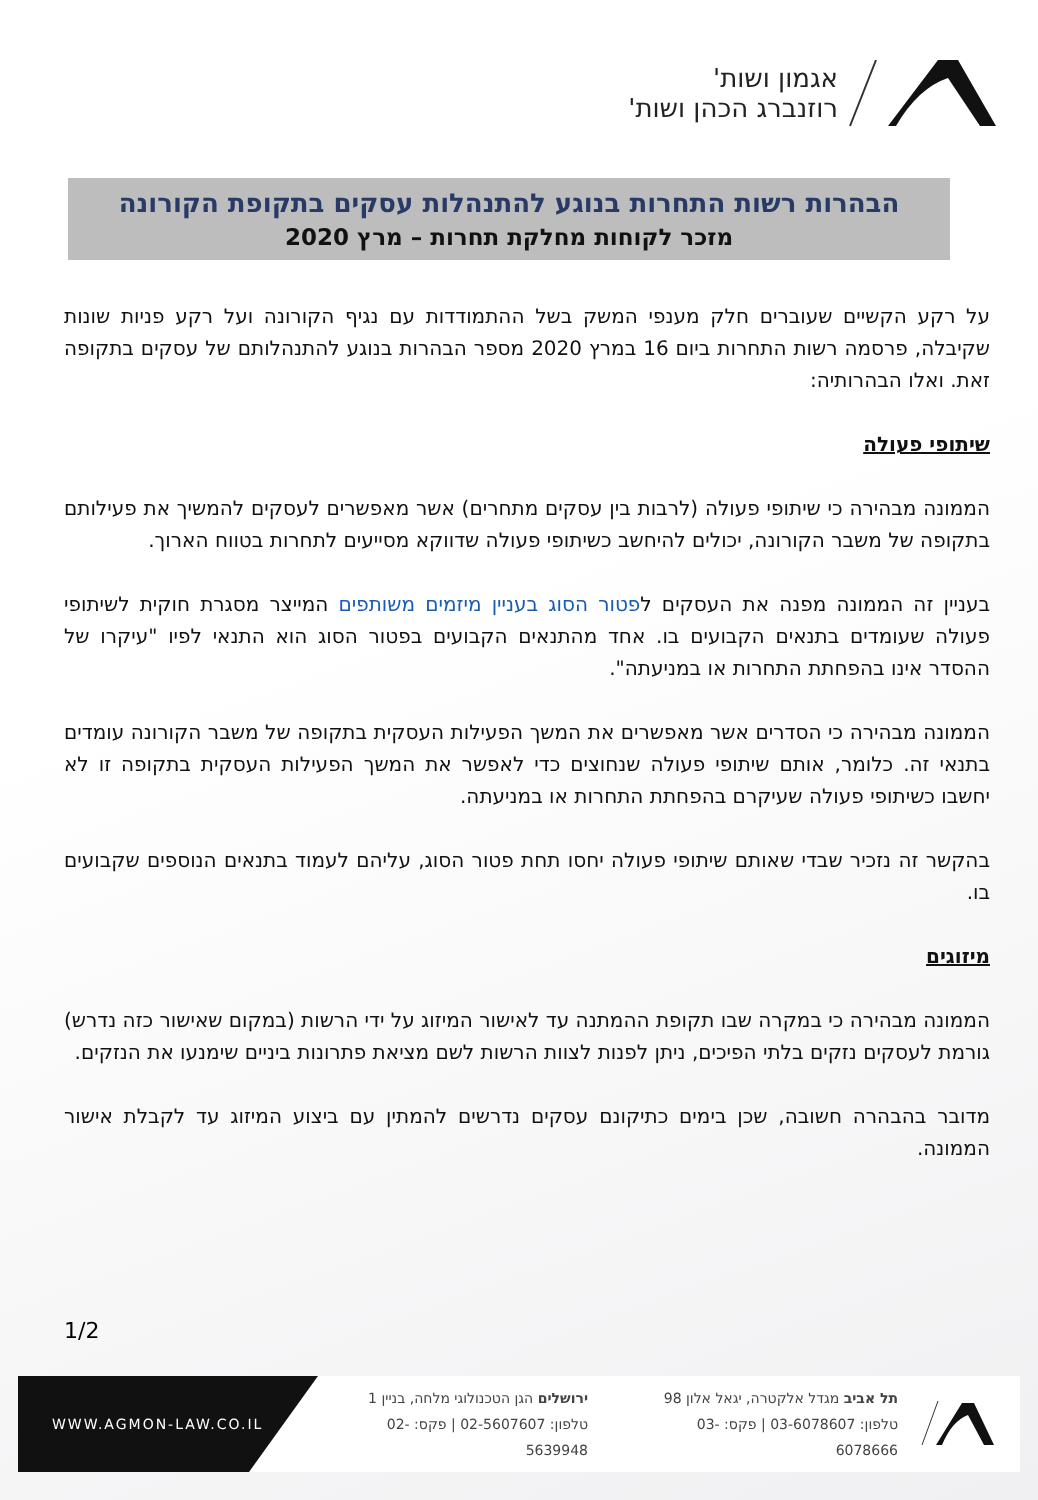אגמון ושות'
רוזנברג הכהן ושות'
הבהרות רשות התחרות בנוגע להתנהלות עסקים בתקופת הקורונה
מזכר לקוחות מחלקת תחרות – מרץ 2020
על רקע הקשיים שעוברים חלק מענפי המשק בשל ההתמודדות עם נגיף הקורונה ועל רקע פניות שונות שקיבלה, פרסמה רשות התחרות ביום 16 במרץ 2020 מספר הבהרות בנוגע להתנהלותם של עסקים בתקופה זאת. ואלו הבהרותיה:
שיתופי פעולה
הממונה מבהירה כי שיתופי פעולה (לרבות בין עסקים מתחרים) אשר מאפשרים לעסקים להמשיך את פעילותם בתקופה של משבר הקורונה, יכולים להיחשב כשיתופי פעולה שדווקא מסייעים לתחרות בטווח הארוך.
בעניין זה הממונה מפנה את העסקים לפטור הסוג בעניין מיזמים משותפים המייצר מסגרת חוקית לשיתופי פעולה שעומדים בתנאים הקבועים בו. אחד מהתנאים הקבועים בפטור הסוג הוא התנאי לפיו "עיקרו של ההסדר אינו בהפחתת התחרות או במניעתה".
הממונה מבהירה כי הסדרים אשר מאפשרים את המשך הפעילות העסקית בתקופה של משבר הקורונה עומדים בתנאי זה. כלומר, אותם שיתופי פעולה שנחוצים כדי לאפשר את המשך הפעילות העסקית בתקופה זו לא יחשבו כשיתופי פעולה שעיקרם בהפחתת התחרות או במניעתה.
בהקשר זה נזכיר שבדי שאותם שיתופי פעולה יחסו תחת פטור הסוג, עליהם לעמוד בתנאים הנוספים שקבועים בו.
מיזוגים
הממונה מבהירה כי במקרה שבו תקופת ההמתנה עד לאישור המיזוג על ידי הרשות (במקום שאישור כזה נדרש) גורמת לעסקים נזקים בלתי הפיכים, ניתן לפנות לצוות הרשות לשם מציאת פתרונות ביניים שימנעו את הנזקים.
מדובר בהבהרה חשובה, שכן בימים כתיקונם עסקים נדרשים להמתין עם ביצוע המיזוג עד לקבלת אישור הממונה.
1/2
WWW.AGMON-LAW.CO.IL
ירושלים הגן הטכנולוגי מלחה, בניין 1
טלפון: 02-5607607 | פקס: 02-5639948
תל אביב מגדל אלקטרה, יגאל אלון 98
טלפון: 03-6078607 | פקס: 03-6078666